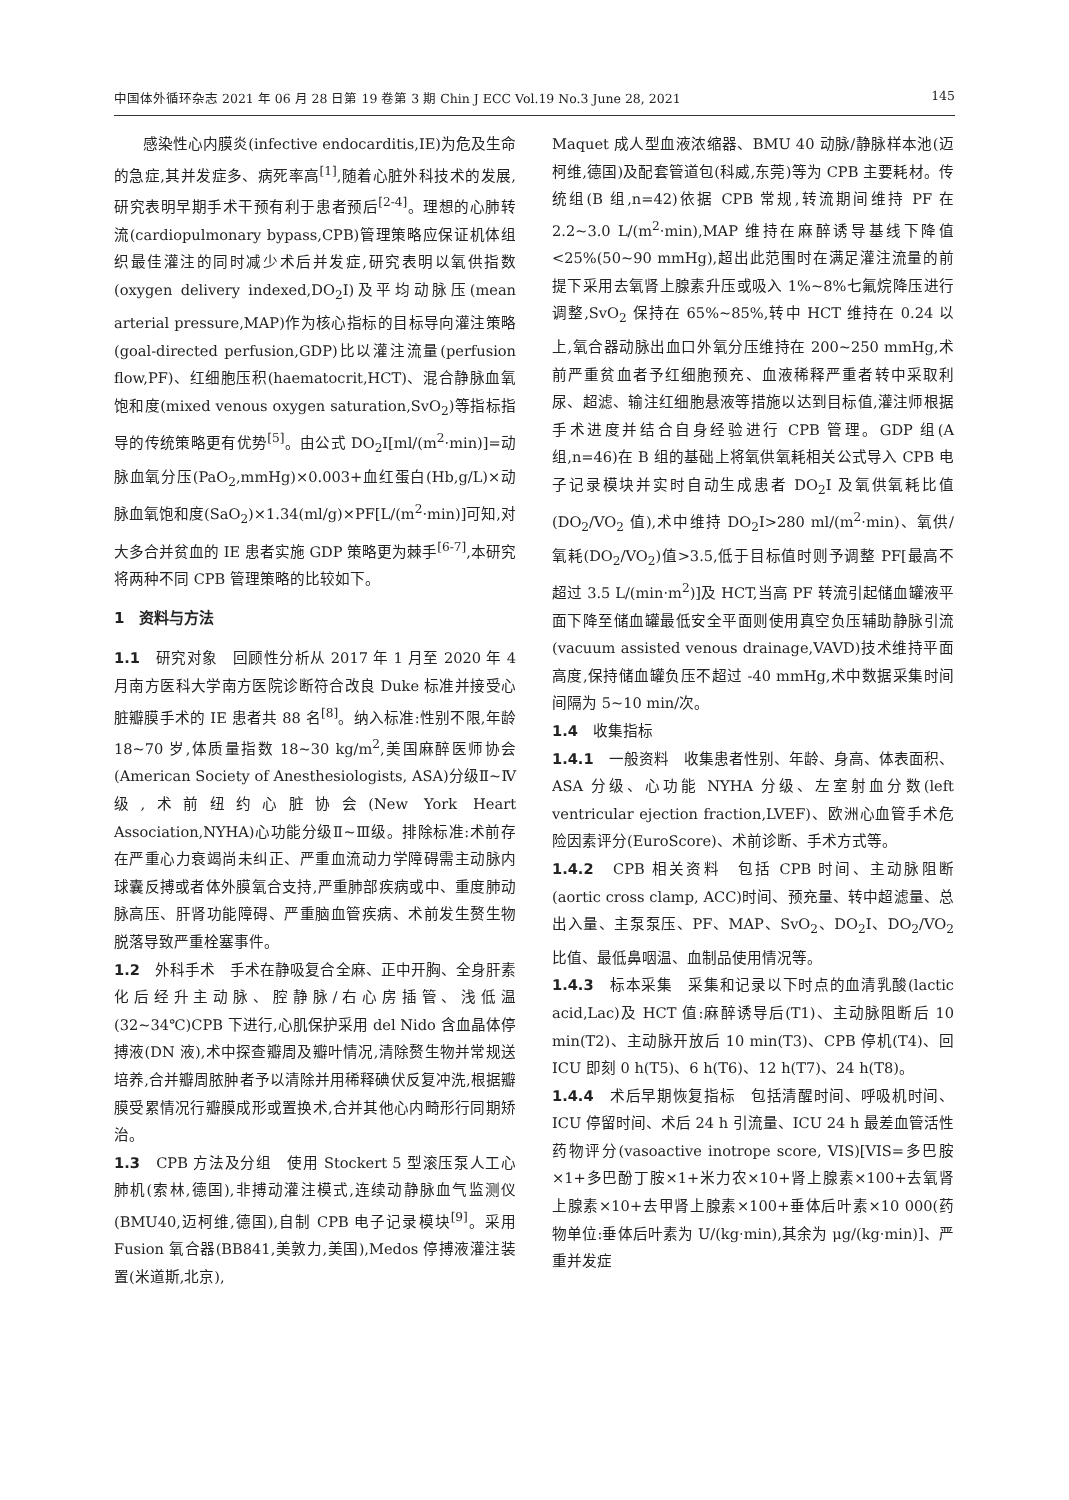中国体外循环杂志 2021 年 06 月 28 日第 19 卷第 3 期 Chin J ECC Vol.19 No.3 June 28, 2021 145
感染性心内膜炎(infective endocarditis,IE)为危及生命的急症,其并发症多、病死率高<sup>[1]</sup>,随着心脏外科技术的发展,研究表明早期手术干预有利于患者预后<sup>[2-4]</sup>。理想的心肺转流(cardiopulmonary bypass,CPB)管理策略应保证机体组织最佳灌注的同时减少术后并发症,研究表明以氧供指数(oxygen delivery indexed,DO<sub>2</sub>I)及平均动脉压(mean arterial pressure,MAP)作为核心指标的目标导向灌注策略(goal-directed perfusion,GDP)比以灌注流量(perfusion flow,PF)、红细胞压积(haematocrit,HCT)、混合静脉血氧饱和度(mixed venous oxygen saturation,SvO<sub>2</sub>)等指标指导的传统策略更有优势<sup>[5]</sup>。由公式 DO<sub>2</sub>I[ml/(m<sup>2</sup>·min)]=动脉血氧分压(PaO<sub>2</sub>,mmHg)×0.003+血红蛋白(Hb,g/L)×动脉血氧饱和度(SaO<sub>2</sub>)×1.34(ml/g)×PF[L/(m<sup>2</sup>·min)]可知,对大多合并贫血的 IE 患者实施 GDP 策略更为棘手<sup>[6-7]</sup>,本研究将两种不同 CPB 管理策略的比较如下。
1　资料与方法
1.1　研究对象　回顾性分析从 2017 年 1 月至 2020 年 4 月南方医科大学南方医院诊断符合改良 Duke 标准并接受心脏瓣膜手术的 IE 患者共 88 名<sup>[8]</sup>。纳入标准:性别不限,年龄 18~70 岁,体质量指数 18~30 kg/m<sup>2</sup>,美国麻醉医师协会(American Society of Anesthesiologists, ASA)分级Ⅱ~Ⅳ级,术前纽约心脏协会(New York Heart Association,NYHA)心功能分级Ⅱ~Ⅲ级。排除标准:术前存在严重心力衰竭尚未纠正、严重血流动力学障碍需主动脉内球囊反搏或者体外膜氧合支持,严重肺部疾病或中、重度肺动脉高压、肝肾功能障碍、严重脑血管疾病、术前发生赘生物脱落导致严重栓塞事件。
1.2　外科手术　手术在静吸复合全麻、正中开胸、全身肝素化后经升主动脉、腔静脉/右心房插管、浅低温(32~34℃)CPB 下进行,心肌保护采用 del Nido 含血晶体停搏液(DN 液),术中探查瓣周及瓣叶情况,清除赘生物并常规送培养,合并瓣周脓肿者予以清除并用稀释碘伏反复冲洗,根据瓣膜受累情况行瓣膜成形或置换术,合并其他心内畸形行同期矫治。
1.3　CPB 方法及分组　使用 Stockert 5 型滚压泵人工心肺机(索林,德国),非搏动灌注模式,连续动静脉血气监测仪(BMU40,迈柯维,德国),自制 CPB 电子记录模块<sup>[9]</sup>。采用 Fusion 氧合器(BB841,美敦力,美国),Medos 停搏液灌注装置(米道斯,北京),
Maquet 成人型血液浓缩器、BMU 40 动脉/静脉样本池(迈柯维,德国)及配套管道包(科威,东莞)等为 CPB 主要耗材。传统组(B 组,n=42)依据 CPB 常规,转流期间维持 PF 在 2.2~3.0 L/(m<sup>2</sup>·min),MAP 维持在麻醉诱导基线下降值<25%(50~90 mmHg),超出此范围时在满足灌注流量的前提下采用去氧肾上腺素升压或吸入 1%~8%七氟烷降压进行调整,SvO<sub>2</sub> 保持在 65%~85%,转中 HCT 维持在 0.24 以上,氧合器动脉出血口外氧分压维持在 200~250 mmHg,术前严重贫血者予红细胞预充、血液稀释严重者转中采取利尿、超滤、输注红细胞悬液等措施以达到目标值,灌注师根据手术进度并结合自身经验进行 CPB 管理。GDP 组(A 组,n=46)在 B 组的基础上将氧供氧耗相关公式导入 CPB 电子记录模块并实时自动生成患者 DO<sub>2</sub>I 及氧供氧耗比值(DO<sub>2</sub>/VO<sub>2</sub> 值),术中维持 DO<sub>2</sub>I>280 ml/(m<sup>2</sup>·min)、氧供/氧耗(DO<sub>2</sub>/VO<sub>2</sub>)值>3.5,低于目标值时则予调整 PF[最高不超过 3.5 L/(min·m<sup>2</sup>)]及 HCT,当高 PF 转流引起储血罐液平面下降至储血罐最低安全平面则使用真空负压辅助静脉引流(vacuum assisted venous drainage,VAVD)技术维持平面高度,保持储血罐负压不超过 -40 mmHg,术中数据采集时间间隔为 5~10 min/次。
1.4　收集指标
1.4.1　一般资料　收集患者性别、年龄、身高、体表面积、ASA 分级、心功能 NYHA 分级、左室射血分数(left ventricular ejection fraction,LVEF)、欧洲心血管手术危险因素评分(EuroScore)、术前诊断、手术方式等。
1.4.2　CPB 相关资料　包括 CPB 时间、主动脉阻断(aortic cross clamp, ACC)时间、预充量、转中超滤量、总出入量、主泵泵压、PF、MAP、SvO<sub>2</sub>、DO<sub>2</sub>I、DO<sub>2</sub>/VO<sub>2</sub>比值、最低鼻咽温、血制品使用情况等。
1.4.3　标本采集　采集和记录以下时点的血清乳酸(lactic acid,Lac)及 HCT 值:麻醉诱导后(T1)、主动脉阻断后 10 min(T2)、主动脉开放后 10 min(T3)、CPB 停机(T4)、回 ICU 即刻 0 h(T5)、6 h(T6)、12 h(T7)、24 h(T8)。
1.4.4　术后早期恢复指标　包括清醒时间、呼吸机时间、ICU 停留时间、术后 24 h 引流量、ICU 24 h 最差血管活性药物评分(vasoactive inotrope score, VIS)[VIS=多巴胺×1+多巴酚丁胺×1+米力农×10+肾上腺素×100+去氧肾上腺素×10+去甲肾上腺素×100+垂体后叶素×10 000(药物单位:垂体后叶素为 U/(kg·min),其余为 μg/(kg·min)]、严重并发症